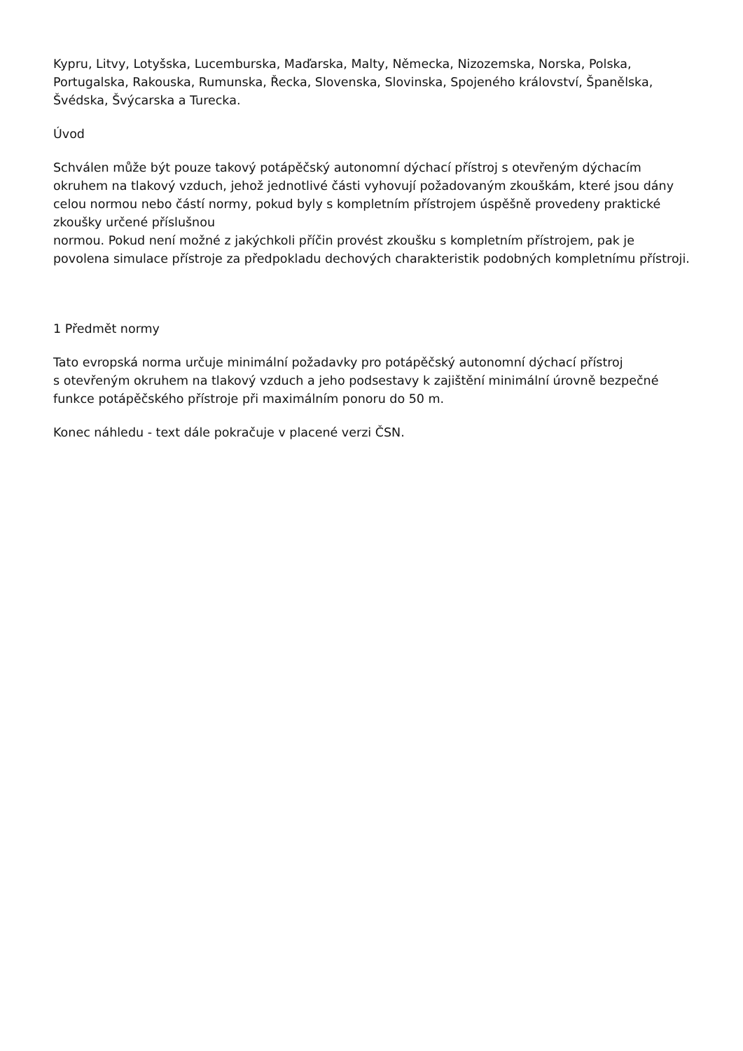Kypru, Litvy, Lotyšska, Lucemburska, Maďarska, Malty, Německa, Nizozemska, Norska, Polska, Portugalska, Rakouska, Rumunska, Řecka, Slovenska, Slovinska, Spojeného království, Španělska, Švédska, Švýcarska a Turecka.
Úvod
Schválen může být pouze takový potápěčský autonomní dýchací přístroj s otevřeným dýchacím okruhem na tlakový vzduch, jehož jednotlivé části vyhovují požadovaným zkouškám, které jsou dány celou normou nebo částí normy, pokud byly s kompletním přístrojem úspěšně provedeny praktické zkoušky určené příslušnou
normou. Pokud není možné z jakýchkoli příčin provést zkoušku s kompletním přístrojem, pak je povolena simulace přístroje za předpokladu dechových charakteristik podobných kompletnímu přístroji.
1 Předmět normy
Tato evropská norma určuje minimální požadavky pro potápěčský autonomní dýchací přístroj
s otevřeným okruhem na tlakový vzduch a jeho podsestavy k zajištění minimální úrovně bezpečné funkce potápěčského přístroje při maximálním ponoru do 50 m.
Konec náhledu - text dále pokračuje v placené verzi ČSN.